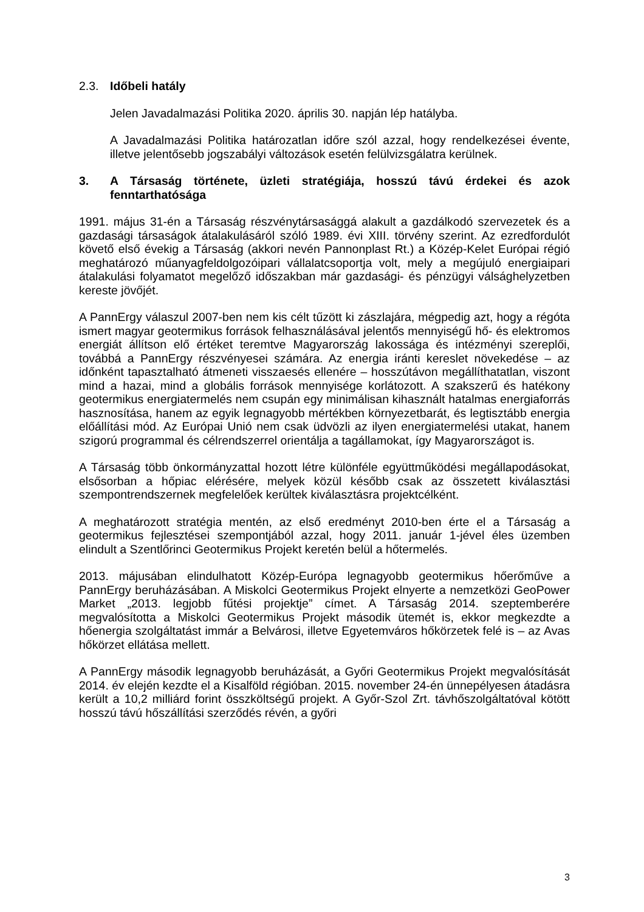2.3. Időbeli hatály
Jelen Javadalmazási Politika 2020. április 30. napján lép hatályba.
A Javadalmazási Politika határozatlan időre szól azzal, hogy rendelkezései évente, illetve jelentősebb jogszabályi változások esetén felülvizsgálatra kerülnek.
3. A Társaság története, üzleti stratégiája, hosszú távú érdekei és azok fenntarthatósága
1991. május 31-én a Társaság részvénytársasággá alakult a gazdálkodó szervezetek és a gazdasági társaságok átalakulásáról szóló 1989. évi XIII. törvény szerint. Az ezredfordulót követő első évekig a Társaság (akkori nevén Pannonplast Rt.) a Közép-Kelet Európai régió meghatározó műanyagfeldolgozóipari vállalatcsoportja volt, mely a megújuló energiaipari átalakulási folyamatot megelőző időszakban már gazdasági- és pénzügyi válsághelyzetben kereste jövőjét.
A PannErgy válaszul 2007-ben nem kis célt tűzött ki zászlajára, mégpedig azt, hogy a régóta ismert magyar geotermikus források felhasználásával jelentős mennyiségű hő- és elektromos energiát állítson elő értéket teremtve Magyarország lakossága és intézményi szereplői, továbbá a PannErgy részvényesei számára. Az energia iránti kereslet növekedése – az időnként tapasztalható átmeneti visszaesés ellenére – hosszútávon megállíthatatlan, viszont mind a hazai, mind a globális források mennyisége korlátozott. A szakszerű és hatékony geotermikus energiatermelés nem csupán egy minimálisan kihasznált hatalmas energiaforrás hasznosítása, hanem az egyik legnagyobb mértékben környezetbarát, és legtisztább energia előállítási mód. Az Európai Unió nem csak üdvözli az ilyen energiatermelési utakat, hanem szigorú programmal és célrendszerrel orientálja a tagállamokat, így Magyarországot is.
A Társaság több önkormányzattal hozott létre különféle együttműködési megállapodásokat, elsősorban a hőpiac elérésére, melyek közül később csak az összetett kiválasztási szempontrendszernek megfelelőek kerültek kiválasztásra projektcélként.
A meghatározott stratégia mentén, az első eredményt 2010-ben érte el a Társaság a geotermikus fejlesztései szempontjából azzal, hogy 2011. január 1-jével éles üzemben elindult a Szentlőrinci Geotermikus Projekt keretén belül a hőtermelés.
2013. májusában elindulhatott Közép-Európa legnagyobb geotermikus hőerőműve a PannErgy beruházásában. A Miskolci Geotermikus Projekt elnyerte a nemzetközi GeoPower Market „2013. legjobb fűtési projektje” címet. A Társaság 2014. szeptemberére megvalósította a Miskolci Geotermikus Projekt második ütemét is, ekkor megkezdte a hőenergia szolgáltatást immár a Belvárosi, illetve Egyetemváros hőkörzetek felé is – az Avas hőkörzet ellátása mellett.
A PannErgy második legnagyobb beruházását, a Győri Geotermikus Projekt megvalósítását 2014. év elején kezdte el a Kisalföld régióban. 2015. november 24-én ünnepélyesen átadásra került a 10,2 milliárd forint összköltségű projekt. A Győr-Szol Zrt. távhőszolgáltatóval kötött hosszú távú hőszállítási szerződés révén, a győri
3